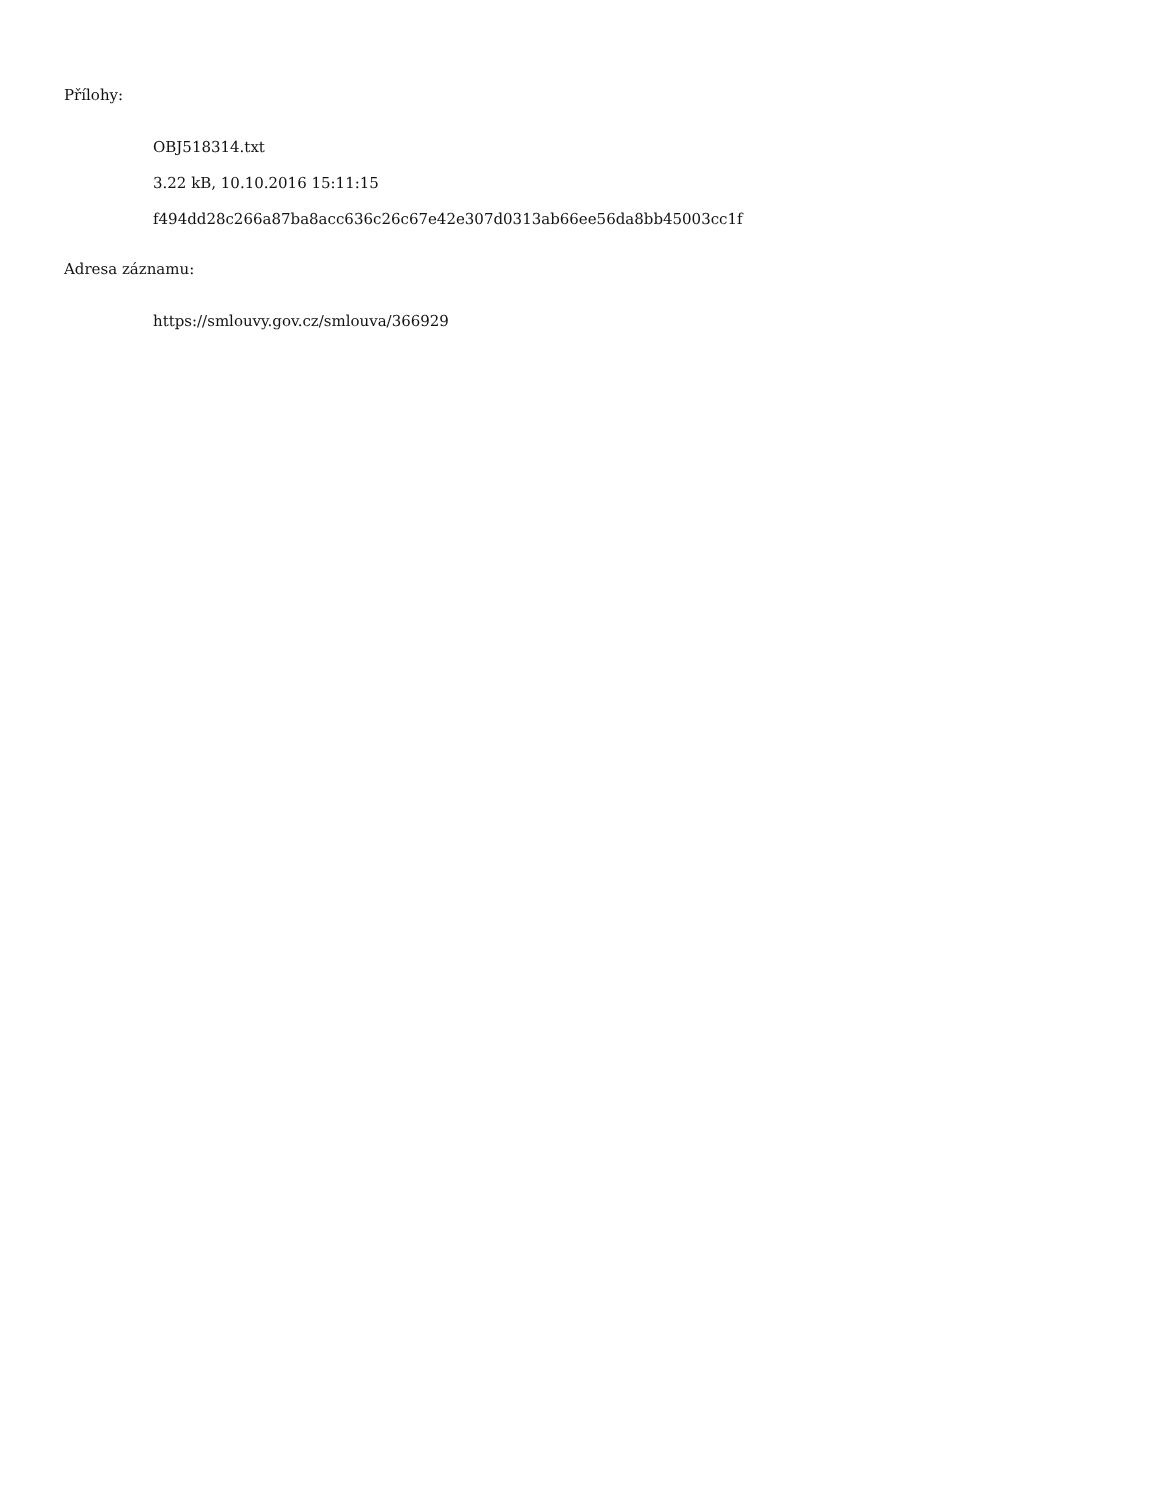Přílohy:
OBJ518314.txt
3.22 kB, 10.10.2016 15:11:15
f494dd28c266a87ba8acc636c26c67e42e307d0313ab66ee56da8bb45003cc1f
Adresa záznamu:
https://smlouvy.gov.cz/smlouva/366929